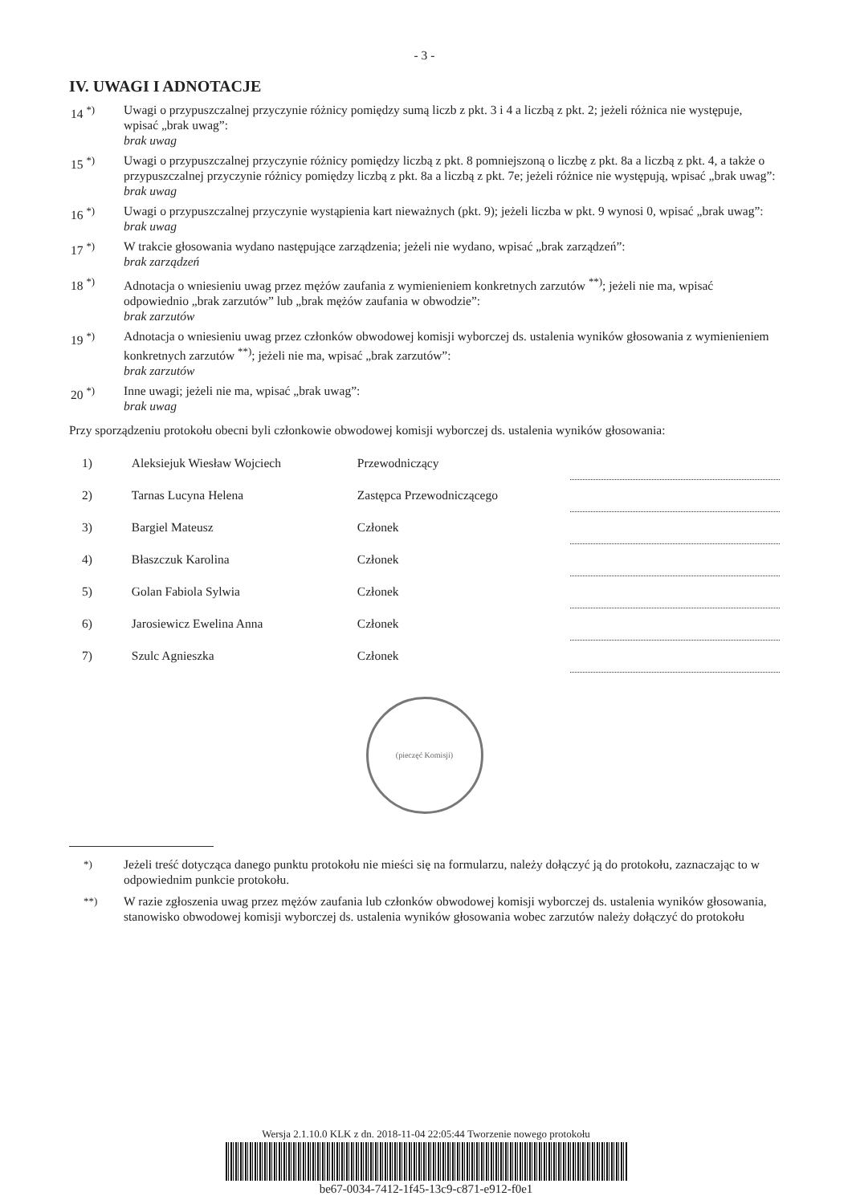- 3 -
IV. UWAGI I ADNOTACJE
14 <sup>*)</sup> Uwagi o przypuszczalnej przyczynie różnicy pomiędzy sumą liczb z pkt. 3 i 4 a liczbą z pkt. 2; jeżeli różnica nie występuje, wpisać „brak uwag”:
brak uwag
15 <sup>*)</sup> Uwagi o przypuszczalnej przyczynie różnicy pomiędzy liczbą z pkt. 8 pomniejszoną o liczbę z pkt. 8a a liczbą z pkt. 4, a także o przypuszczalnej przyczynie różnicy pomiędzy liczbą z pkt. 8a a liczbą z pkt. 7e; jeżeli różnice nie występują, wpisać „brak uwag”:
brak uwag
16 <sup>*)</sup> Uwagi o przypuszczalnej przyczynie wystąpienia kart nieważnych (pkt. 9); jeżeli liczba w pkt. 9 wynosi 0, wpisać „brak uwag”:
brak uwag
17 <sup>*)</sup> W trakcie głosowania wydano następujące zarządzenia; jeżeli nie wydano, wpisać „brak zarządzeń”:
brak zarządzeń
18 <sup>*)</sup> Adnotacja o wniesieniu uwag przez mężów zaufania z wymienieniem konkretnych zarzutów <sup>**)</sup>; jeżeli nie ma, wpisać odpowiednio „brak zarzutów” lub „brak mężów zaufania w obwodzie”:
brak zarzutów
19 <sup>*)</sup> Adnotacja o wniesieniu uwag przez członków obwodowej komisji wyborczej ds. ustalenia wyników głosowania z wymienieniem konkretnych zarzutów <sup>**)</sup>; jeżeli nie ma, wpisać „brak zarzutów”:
brak zarzutów
20 <sup>*)</sup> Inne uwagi; jeżeli nie ma, wpisać „brak uwag”:
brak uwag
Przy sporządzeniu protokołu obecni byli członkowie obwodowej komisji wyborczej ds. ustalenia wyników głosowania:
| 1) | Aleksiejuk Wiesław Wojciech | Przewodniczący | |
| 2) | Tarnas Lucyna Helena | Zastępca Przewodniczącego | |
| 3) | Bargiel Mateusz | Członek | |
| 4) | Błaszczuk Karolina | Członek | |
| 5) | Golan Fabiola Sylwia | Członek | |
| 6) | Jarosiewicz Ewelina Anna | Członek | |
| 7) | Szulc Agnieszka | Członek | |
(pieczęć Komisji)
<sup>*)</sup> Jeżeli treść dotycząca danego punktu protokołu nie mieści się na formularzu, należy dołączyć ją do protokołu, zaznaczając to w odpowiednim punkcie protokołu.
<sup>**)</sup> W razie zgłoszenia uwag przez mężów zaufania lub członków obwodowej komisji wyborczej ds. ustalenia wyników głosowania, stanowisko obwodowej komisji wyborczej ds. ustalenia wyników głosowania wobec zarzutów należy dołączyć do protokołu
Wersja 2.1.10.0 KLK z dn. 2018-11-04 22:05:44 Tworzenie nowego protokołu
be67-0034-7412-1f45-13c9-c871-e912-f0e1